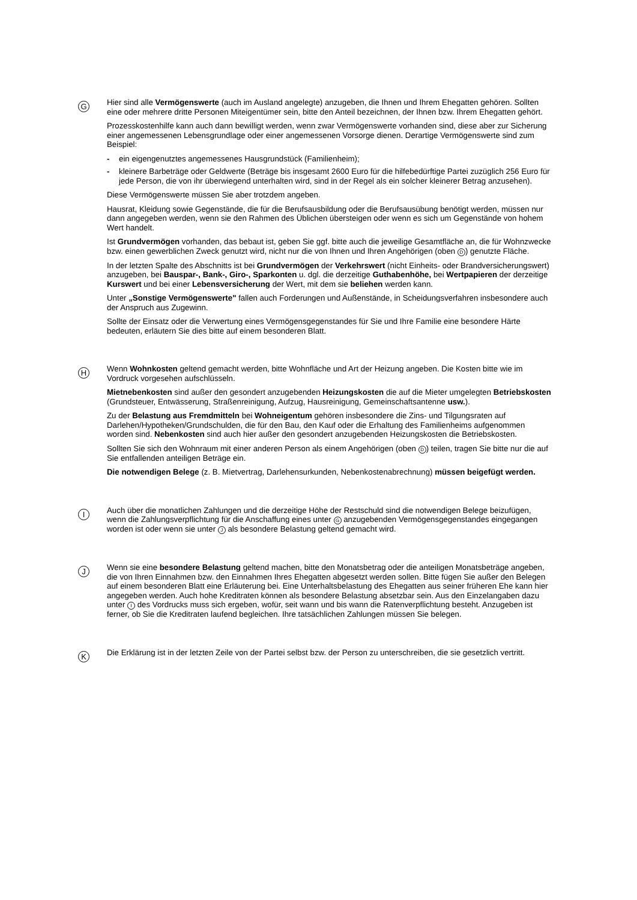G
Hier sind alle Vermögenswerte (auch im Ausland angelegte) anzugeben, die Ihnen und Ihrem Ehegatten gehören. Sollten eine oder mehrere dritte Personen Miteigentümer sein, bitte den Anteil bezeichnen, der Ihnen bzw. Ihrem Ehegatten gehört.
Prozesskostenhilfe kann auch dann bewilligt werden, wenn zwar Vermögenswerte vorhanden sind, diese aber zur Sicherung einer angemessenen Lebensgrundlage oder einer angemessenen Vorsorge dienen. Derartige Vermögenswerte sind zum Beispiel:
- ein eigengenutztes angemessenes Hausgrundstück (Familienheim);
- kleinere Barbeträge oder Geldwerte (Beträge bis insgesamt 2600 Euro für die hilfebedürftige Partei zuzüglich 256 Euro für jede Person, die von ihr überwiegend unterhalten wird, sind in der Regel als ein solcher kleinerer Betrag anzusehen).
Diese Vermögenswerte müssen Sie aber trotzdem angeben.
Hausrat, Kleidung sowie Gegenstände, die für die Berufsausbildung oder die Berufsausübung benötigt werden, müssen nur dann angegeben werden, wenn sie den Rahmen des Üblichen übersteigen oder wenn es sich um Gegenstände von hohem Wert handelt.
Ist Grundvermögen vorhanden, das bebaut ist, geben Sie ggf. bitte auch die jeweilige Gesamtfläche an, die für Wohnzwecke bzw. einen gewerblichen Zweck genutzt wird, nicht nur die von Ihnen und Ihren Angehörigen (oben D) genutzte Fläche.
In der letzten Spalte des Abschnitts ist bei Grundvermögen der Verkehrswert (nicht Einheits- oder Brandversicherungswert) anzugeben, bei Bauspar-, Bank-, Giro-, Sparkonten u. dgl. die derzeitige Guthabenhöhe, bei Wertpapieren der derzeitige Kurswert und bei einer Lebensversicherung der Wert, mit dem sie beliehen werden kann.
Unter „Sonstige Vermögenswerte" fallen auch Forderungen und Außenstände, in Scheidungsverfahren insbesondere auch der Anspruch aus Zugewinn.
Sollte der Einsatz oder die Verwertung eines Vermögensgegenstandes für Sie und Ihre Familie eine besondere Härte bedeuten, erläutern Sie dies bitte auf einem besonderen Blatt.
H
Wenn Wohnkosten geltend gemacht werden, bitte Wohnfläche und Art der Heizung angeben. Die Kosten bitte wie im Vordruck vorgesehen aufschlüsseln.
Mietnebenkosten sind außer den gesondert anzugebenden Heizungskosten die auf die Mieter umgelegten Betriebskosten (Grundsteuer, Entwässerung, Straßenreinigung, Aufzug, Hausreinigung, Gemeinschaftsantenne usw.).
Zu der Belastung aus Fremdmitteln bei Wohneigentum gehören insbesondere die Zins- und Tilgungsraten auf Darlehen/Hypotheken/Grundschulden, die für den Bau, den Kauf oder die Erhaltung des Familienheims aufgenommen worden sind. Nebenkosten sind auch hier außer den gesondert anzugebenden Heizungskosten die Betriebskosten.
Sollten Sie sich den Wohnraum mit einer anderen Person als einem Angehörigen (oben D) teilen, tragen Sie bitte nur die auf Sie entfallenden anteiligen Beträge ein.
Die notwendigen Belege (z. B. Mietvertrag, Darlehensurkunden, Nebenkostenabrechnung) müssen beigefügt werden.
I
Auch über die monatlichen Zahlungen und die derzeitige Höhe der Restschuld sind die notwendigen Belege beizufügen, wenn die Zahlungsverpflichtung für die Anschaffung eines unter G anzugebenden Vermögensgegenstandes eingegangen worden ist oder wenn sie unter J als besondere Belastung geltend gemacht wird.
J
Wenn sie eine besondere Belastung geltend machen, bitte den Monatsbetrag oder die anteiligen Monatsbeträge angeben, die von Ihren Einnahmen bzw. den Einnahmen Ihres Ehegatten abgesetzt werden sollen. Bitte fügen Sie außer den Belegen auf einem besonderen Blatt eine Erläuterung bei. Eine Unterhaltsbelastung des Ehegatten aus seiner früheren Ehe kann hier angegeben werden. Auch hohe Kreditraten können als besondere Belastung absetzbar sein. Aus den Einzelangaben dazu unter I des Vordrucks muss sich ergeben, wofür, seit wann und bis wann die Ratenverpflichtung besteht. Anzugeben ist ferner, ob Sie die Kreditraten laufend begleichen. Ihre tatsächlichen Zahlungen müssen Sie belegen.
K
Die Erklärung ist in der letzten Zeile von der Partei selbst bzw. der Person zu unterschreiben, die sie gesetzlich vertritt.